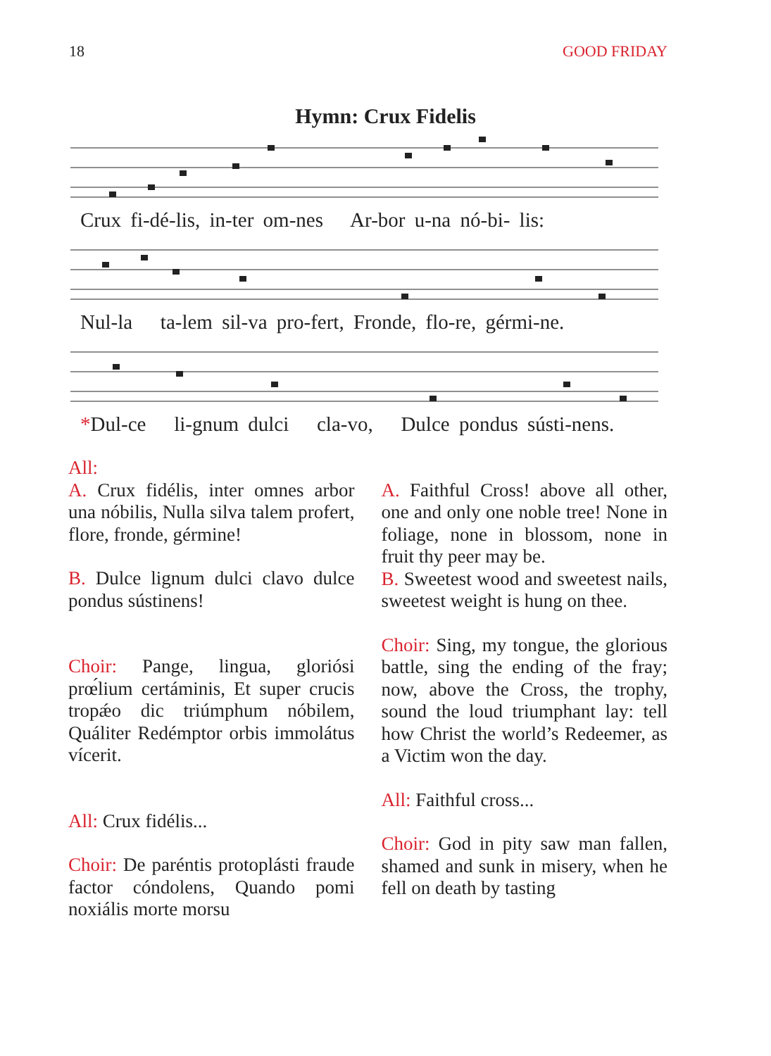18 GOOD FRIDAY
Hymn: Crux Fidelis
Crux fi-dé-lis, in-ter om-nes Ar-bor u-na nó-bi- lis:
Nul-la ta-lem sil-va pro-fert, Fronde, flo-re, gérmi-ne.
*Dul-ce li-gnum dulci cla-vo, Dulce pondus sústi-nens.
All:
A. Crux fidélis, inter omnes arbor una nóbilis, Nulla silva talem profert, flore, fronde, gérmine!
B. Dulce lignum dulci clavo dulce pondus sústinens!
Choir: Pange, lingua, gloriósi prœ́lium certáminis, Et super crucis tropǽo dic triúmphum nóbilem, Quáliter Redémptor orbis immolátus vícerit.
All: Crux fidélis...
Choir: De paréntis protoplásti fraude factor cóndolens, Quando pomi noxiális morte morsu
A. Faithful Cross! above all other, one and only one noble tree! None in foliage, none in blossom, none in fruit thy peer may be.
B. Sweetest wood and sweetest nails, sweetest weight is hung on thee.
Choir: Sing, my tongue, the glorious battle, sing the ending of the fray; now, above the Cross, the trophy, sound the loud triumphant lay: tell how Christ the world’s Redeemer, as a Victim won the day.
All: Faithful cross...
Choir: God in pity saw man fallen, shamed and sunk in misery, when he fell on death by tasting